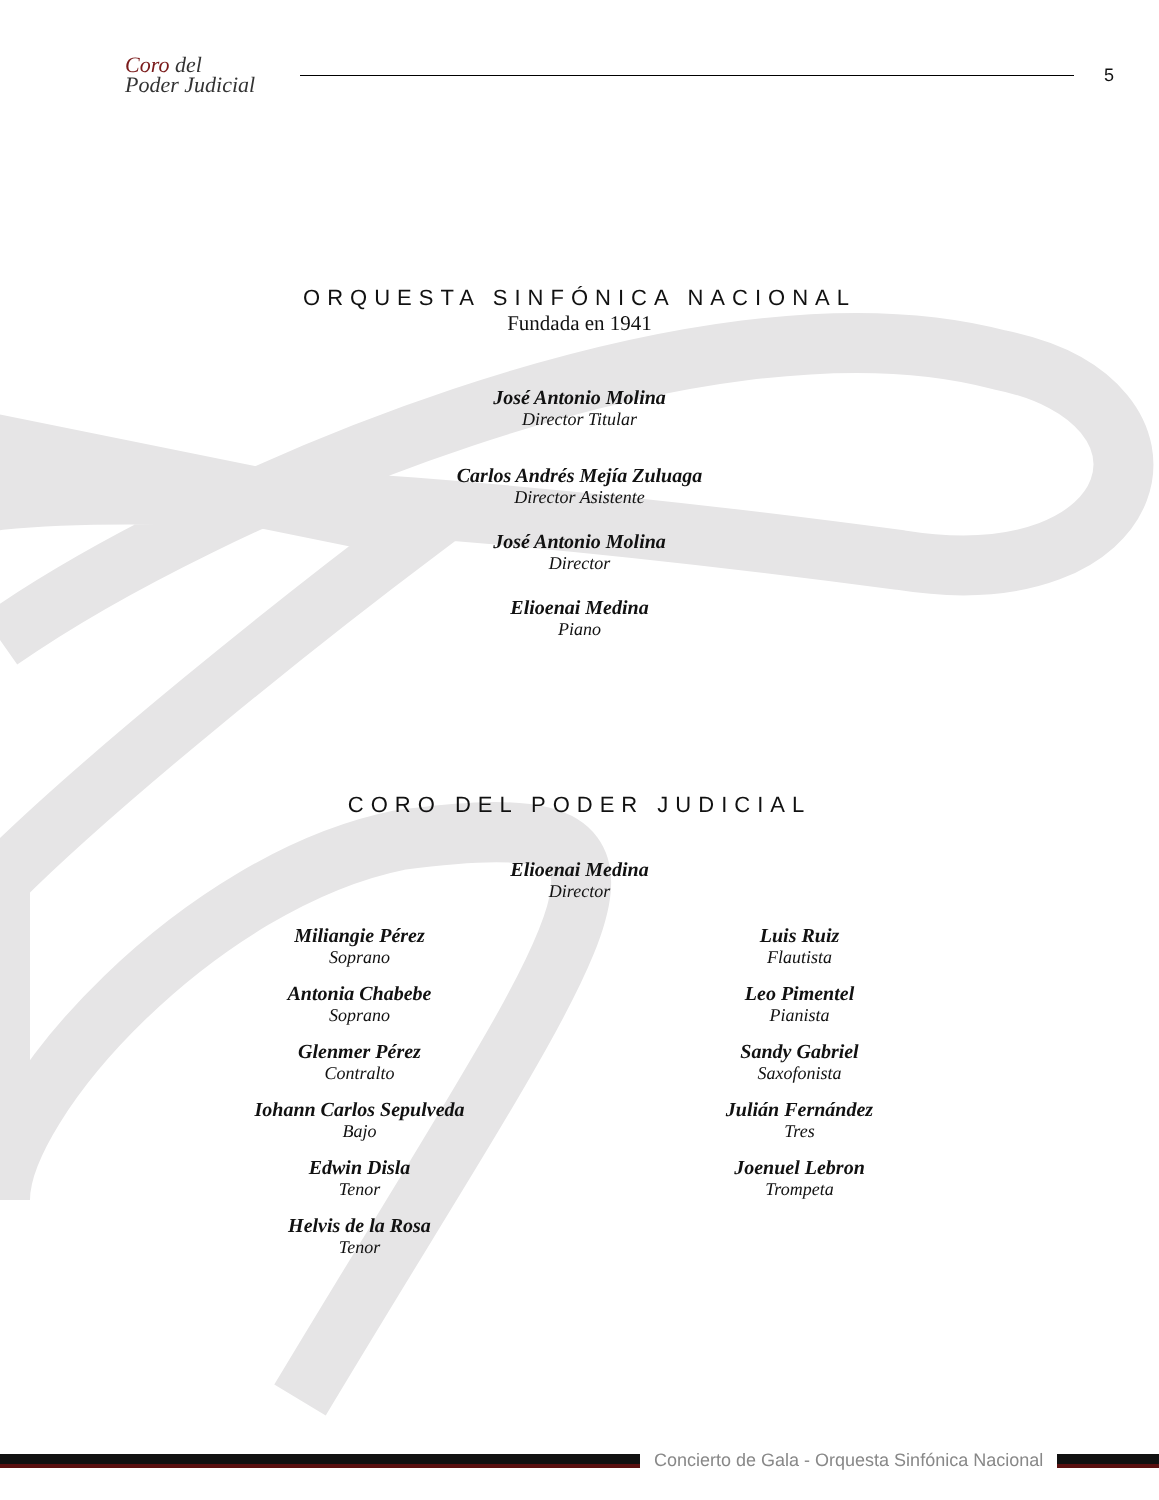Coro del
Poder Judicial
5
ORQUESTA SINFÓNICA NACIONAL
Fundada en 1941
José Antonio Molina
Director Titular
Carlos Andrés Mejía Zuluaga
Director Asistente
José Antonio Molina
Director
Elioenai Medina
Piano
CORO DEL PODER JUDICIAL
Elioenai Medina
Director
Miliangie Pérez
Soprano
Antonia Chabebe
Soprano
Glenmer Pérez
Contralto
Iohann Carlos Sepulveda
Bajo
Edwin Disla
Tenor
Helvis de la Rosa
Tenor
Luis Ruiz
Flautista
Leo Pimentel
Pianista
Sandy Gabriel
Saxofonista
Julián Fernández
Tres
Joenuel Lebron
Trompeta
Concierto de Gala - Orquesta Sinfónica Nacional